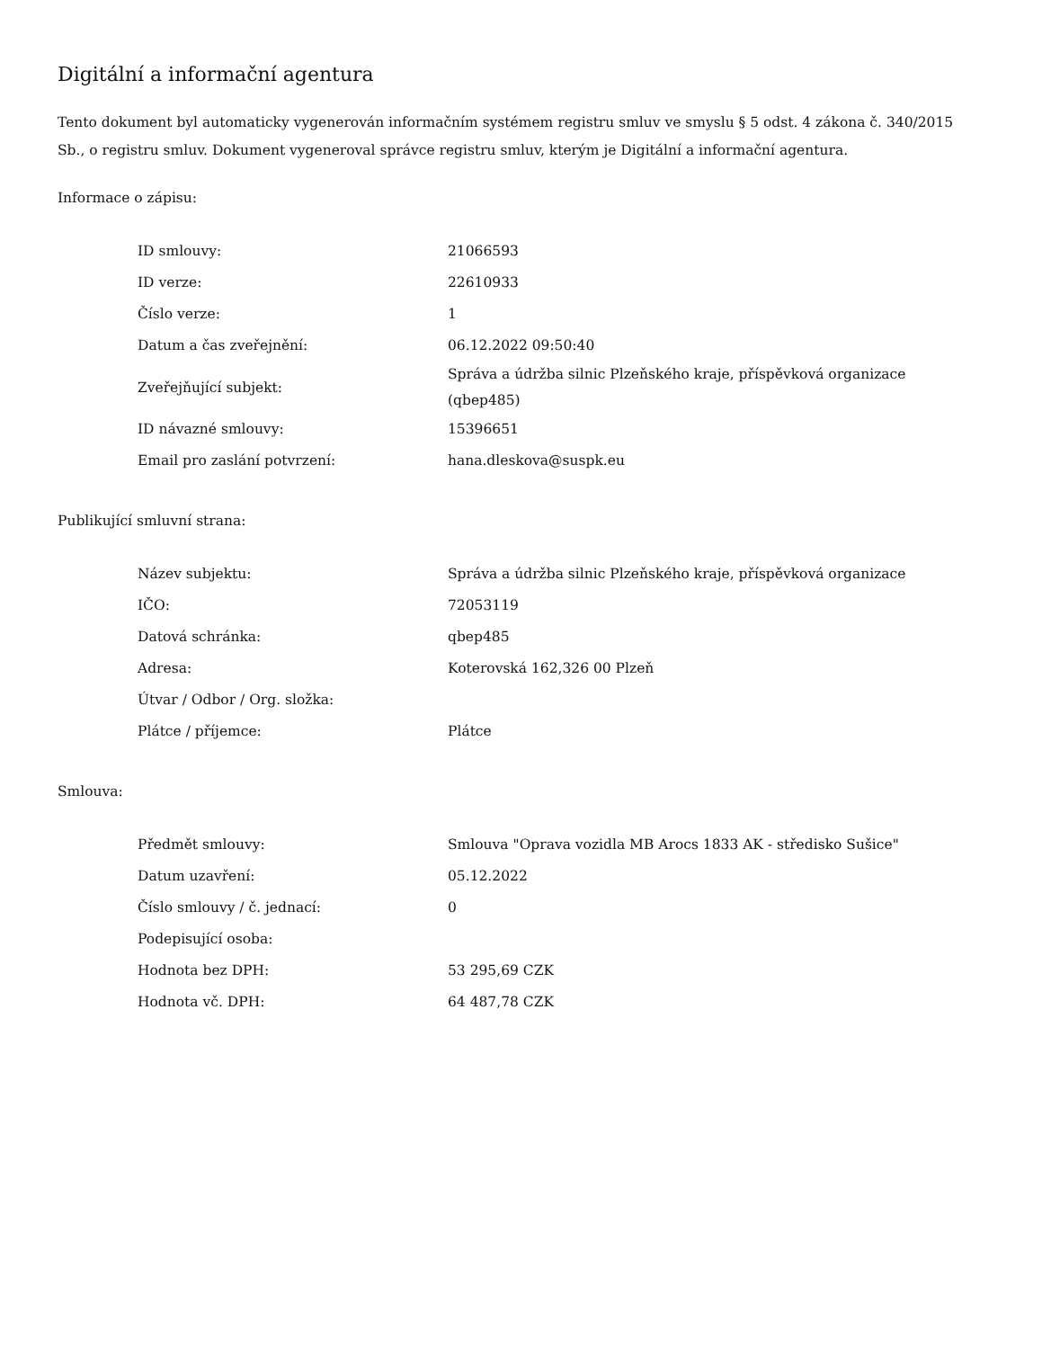Digitální a informační agentura
Tento dokument byl automaticky vygenerován informačním systémem registru smluv ve smyslu § 5 odst. 4 zákona č. 340/2015 Sb., o registru smluv. Dokument vygeneroval správce registru smluv, kterým je Digitální a informační agentura.
Informace o zápisu:
| ID smlouvy: | 21066593 |
| ID verze: | 22610933 |
| Číslo verze: | 1 |
| Datum a čas zveřejnění: | 06.12.2022 09:50:40 |
| Zveřejňující subjekt: | Správa a údržba silnic Plzeňského kraje, příspěvková organizace (qbep485) |
| ID návazné smlouvy: | 15396651 |
| Email pro zaslání potvrzení: | hana.dleskova@suspk.eu |
Publikující smluvní strana:
| Název subjektu: | Správa a údržba silnic Plzeňského kraje, příspěvková organizace |
| IČO: | 72053119 |
| Datová schránka: | qbep485 |
| Adresa: | Koterovská 162,326 00 Plzeň |
| Útvar / Odbor / Org. složka: | |
| Plátce / příjemce: | Plátce |
Smlouva:
| Předmět smlouvy: | Smlouva "Oprava vozidla MB Arocs 1833 AK - středisko Sušice" |
| Datum uzavření: | 05.12.2022 |
| Číslo smlouvy / č. jednací: | 0 |
| Podepisující osoba: | |
| Hodnota bez DPH: | 53 295,69 CZK |
| Hodnota vč. DPH: | 64 487,78 CZK |